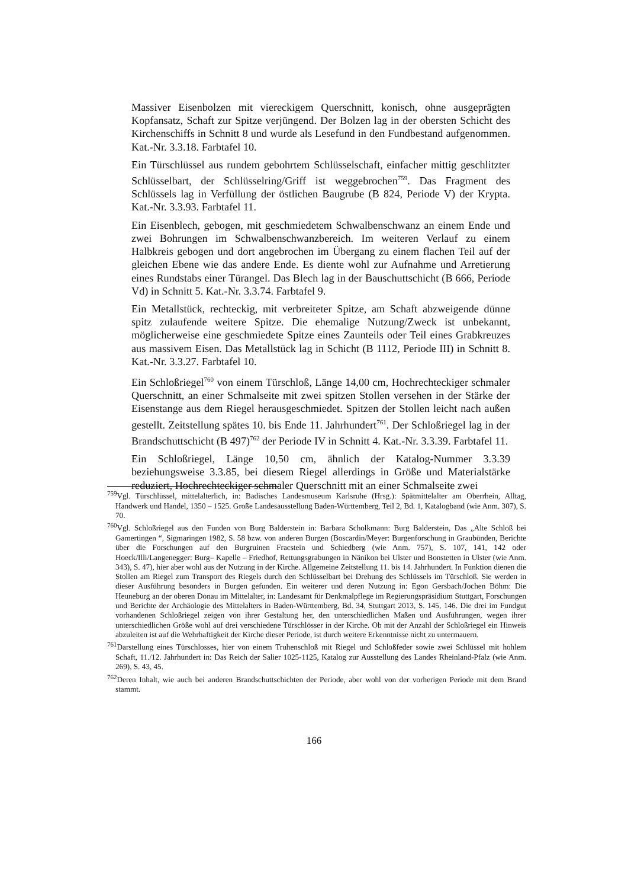Massiver Eisenbolzen mit viereckigem Querschnitt, konisch, ohne ausgeprägten Kopfansatz, Schaft zur Spitze verjüngend. Der Bolzen lag in der obersten Schicht des Kirchenschiffs in Schnitt 8 und wurde als Lesefund in den Fundbestand aufgenommen. Kat.-Nr. 3.3.18. Farbtafel 10.
Ein Türschlüssel aus rundem gebohrtem Schlüsselschaft, einfacher mittig geschlitzter Schlüsselbart, der Schlüsselring/Griff ist weggebrochen<sup>759</sup>. Das Fragment des Schlüssels lag in Verfüllung der östlichen Baugrube (B 824, Periode V) der Krypta. Kat.-Nr. 3.3.93. Farbtafel 11.
Ein Eisenblech, gebogen, mit geschmiedetem Schwalbenschwanz an einem Ende und zwei Bohrungen im Schwalbenschwanzbereich. Im weiteren Verlauf zu einem Halbkreis gebogen und dort angebrochen im Übergang zu einem flachen Teil auf der gleichen Ebene wie das andere Ende. Es diente wohl zur Aufnahme und Arretierung eines Rundstabs einer Türangel. Das Blech lag in der Bauschuttschicht (B 666, Periode Vd) in Schnitt 5. Kat.-Nr. 3.3.74. Farbtafel 9.
Ein Metallstück, rechteckig, mit verbreiteter Spitze, am Schaft abzweigende dünne spitz zulaufende weitere Spitze. Die ehemalige Nutzung/Zweck ist unbekannt, möglicherweise eine geschmiedete Spitze eines Zaunteils oder Teil eines Grabkreuzes aus massivem Eisen. Das Metallstück lag in Schicht (B 1112, Periode III) in Schnitt 8. Kat.-Nr. 3.3.27. Farbtafel 10.
Ein Schloßriegel<sup>760</sup> von einem Türschloß, Länge 14,00 cm, Hochrechteckiger schmaler Querschnitt, an einer Schmalseite mit zwei spitzen Stollen versehen in der Stärke der Eisenstange aus dem Riegel herausgeschmiedet. Spitzen der Stollen leicht nach außen gestellt. Zeitstellung spätes 10. bis Ende 11. Jahrhundert<sup>761</sup>. Der Schloßriegel lag in der Brandschuttschicht (B 497)<sup>762</sup> der Periode IV in Schnitt 4. Kat.-Nr. 3.3.39. Farbtafel 11.
Ein Schloßriegel, Länge 10,50 cm, ähnlich der Katalog-Nummer 3.3.39 beziehungsweise 3.3.85, bei diesem Riegel allerdings in Größe und Materialstärke reduziert, Hochrechteckiger schmaler Querschnitt mit an einer Schmalseite zwei
<sup>759</sup> Vgl. Türschlüssel, mittelalterlich, in: Badisches Landesmuseum Karlsruhe (Hrsg.): Spätmittelalter am Oberrhein, Alltag, Handwerk und Handel, 1350 – 1525. Große Landesausstellung Baden-Württemberg, Teil 2, Bd. 1, Katalogband (wie Anm. 307), S. 70.
<sup>760</sup> Vgl. Schloßriegel aus den Funden von Burg Balderstein in: Barbara Scholkmann: Burg Balderstein, Das „Alte Schloß bei Gamertingen “, Sigmaringen 1982, S. 58 bzw. von anderen Burgen (Boscardin/Meyer: Burgenforschung in Graubünden, Berichte über die Forschungen auf den Burgruinen Fracstein und Schiedberg (wie Anm. 757), S. 107, 141, 142 oder Hoeck/Illi/Langenegger: Burg– Kapelle – Friedhof, Rettungsgrabungen in Nänikon bei Ulster und Bonstetten in Ulster (wie Anm. 343), S. 47), hier aber wohl aus der Nutzung in der Kirche. Allgemeine Zeitstellung 11. bis 14. Jahrhundert. In Funktion dienen die Stollen am Riegel zum Transport des Riegels durch den Schlüsselbart bei Drehung des Schlüssels im Türschloß. Sie werden in dieser Ausführung besonders in Burgen gefunden. Ein weiterer und deren Nutzung in: Egon Gersbach/Jochen Böhm: Die Heuneburg an der oberen Donau im Mittelalter, in: Landesamt für Denkmalpflege im Regierungspräsidium Stuttgart, Forschungen und Berichte der Archäologie des Mittelalters in Baden-Württemberg, Bd. 34, Stuttgart 2013, S. 145, 146. Die drei im Fundgut vorhandenen Schloßriegel zeigen von ihrer Gestaltung her, den unterschiedlichen Maßen und Ausführungen, wegen ihrer unterschiedlichen Größe wohl auf drei verschiedene Türschlösser in der Kirche. Ob mit der Anzahl der Schloßriegel ein Hinweis abzuleiten ist auf die Wehrhaftigkeit der Kirche dieser Periode, ist durch weitere Erkenntnisse nicht zu untermauern.
<sup>761</sup> Darstellung eines Türschlosses, hier von einem Truhenschloß mit Riegel und Schloßfeder sowie zwei Schlüssel mit hohlem Schaft, 11./12. Jahrhundert in: Das Reich der Salier 1025-1125, Katalog zur Ausstellung des Landes Rheinland-Pfalz (wie Anm. 269), S. 43, 45.
<sup>762</sup> Deren Inhalt, wie auch bei anderen Brandschuttschichten der Periode, aber wohl von der vorherigen Periode mit dem Brand stammt.
166